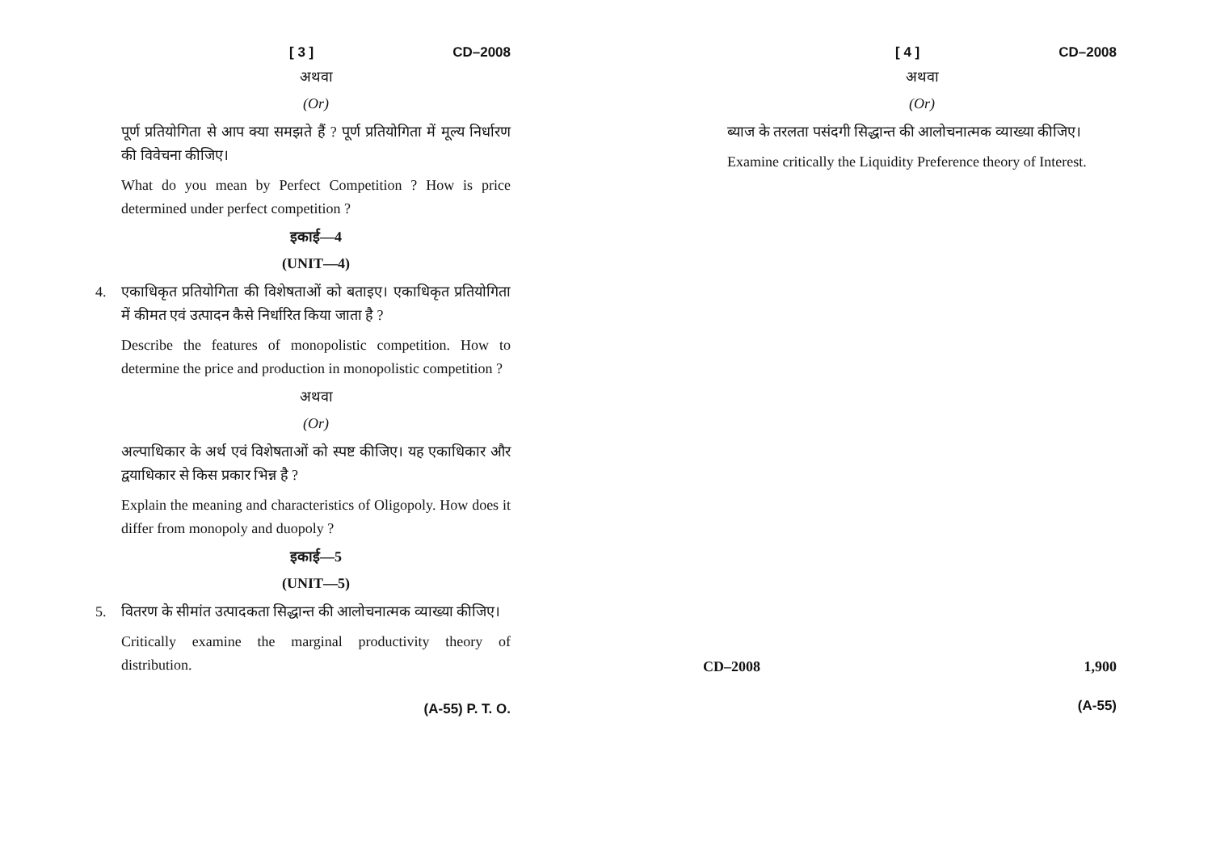[ 3 ] CD–2008
अथवा
(Or)
पूर्ण प्रतियोगिता से आप क्या समझते हैं ? पूर्ण प्रतियोगिता में मूल्य निर्धारण की विवेचना कीजिए।
What do you mean by Perfect Competition ? How is price determined under perfect competition ?
इकाई—4
(UNIT—4)
4. एकाधिकृत प्रतियोगिता की विशेषताओं को बताइए। एकाधिकृत प्रतियोगिता में कीमत एवं उत्पादन कैसे निर्धारित किया जाता है ?
Describe the features of monopolistic competition. How to determine the price and production in monopolistic competition ?
अथवा
(Or)
अल्पाधिकार के अर्थ एवं विशेषताओं को स्पष्ट कीजिए। यह एकाधिकार और द्वयाधिकार से किस प्रकार भिन्न है ?
Explain the meaning and characteristics of Oligopoly. How does it differ from monopoly and duopoly ?
इकाई—5
(UNIT—5)
5. वितरण के सीमांत उत्पादकता सिद्धान्त की आलोचनात्मक व्याख्या कीजिए।
Critically examine the marginal productivity theory of distribution.
(A-55) P. T. O.
[ 4 ] CD–2008
अथवा
(Or)
ब्याज के तरलता पसंदगी सिद्धान्त की आलोचनात्मक व्याख्या कीजिए।
Examine critically the Liquidity Preference theory of Interest.
CD–2008 1,900
(A-55)